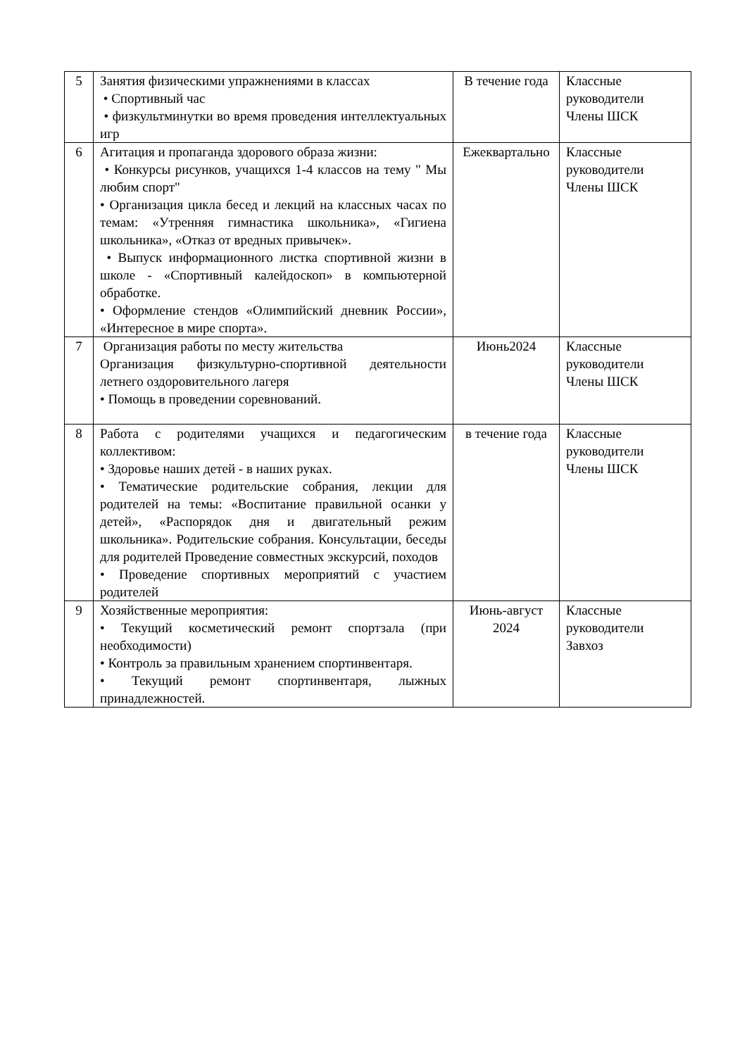| 5 | Занятия физическими упражнениями в классах • Спортивный час • физкультминутки во время проведения интеллектуальных игр | В течение года | Классные руководители Члены ШСК |
| 6 | Агитация и пропаганда здорового образа жизни: • Конкурсы рисунков, учащихся 1-4 классов на тему " Мы любим спорт" • Организация цикла бесед и лекций на классных часах по темам: «Утренняя гимнастика школьника», «Гигиена школьника», «Отказ от вредных привычек». • Выпуск информационного листка спортивной жизни в школе - «Спортивный калейдоскоп» в компьютерной обработке. • Оформление стендов «Олимпийский дневник России», «Интересное в мире спорта». | Ежеквартально | Классные руководители Члены ШСК |
| 7 | Организация работы по месту жительства Организация физкультурно-спортивной деятельности летнего оздоровительного лагеря • Помощь в проведении соревнований. | Июнь2024 | Классные руководители Члены ШСК |
| 8 | Работа с родителями учащихся и педагогическим коллективом: • Здоровье наших детей - в наших руках. • Тематические родительские собрания, лекции для родителей на темы: «Воспитание правильной осанки у детей», «Распорядок дня и двигательный режим школьника». Родительские собрания. Консультации, беседы для родителей Проведение совместных экскурсий, походов • Проведение спортивных мероприятий с участием родителей | в течение года | Классные руководители Члены ШСК |
| 9 | Хозяйственные мероприятия: • Текущий косметический ремонт спортзала (при необходимости) • Контроль за правильным хранением спортинвентаря. • Текущий ремонт спортинвентаря, лыжных принадлежностей. | Июнь-август 2024 | Классные руководители Завхоз |